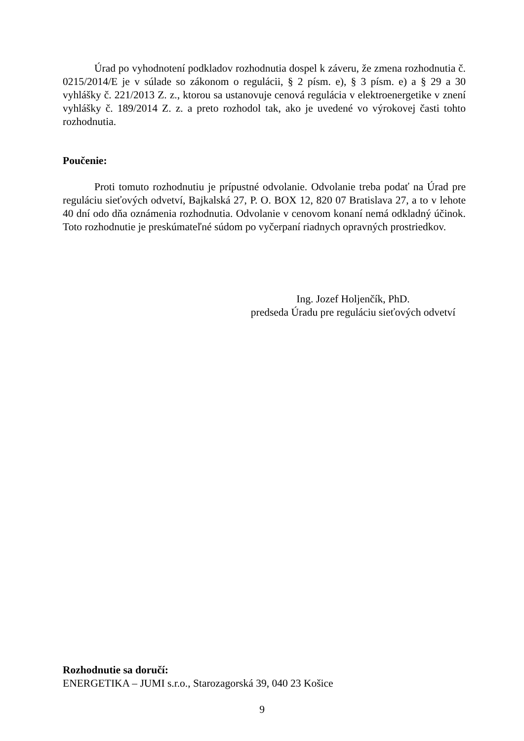Úrad po vyhodnotení podkladov rozhodnutia dospel k záveru, že zmena rozhodnutia č. 0215/2014/E je v súlade so zákonom o regulácii, § 2 písm. e), § 3 písm. e) a § 29 a 30 vyhlášky č. 221/2013 Z. z., ktorou sa ustanovuje cenová regulácia v elektroenergetike v znení vyhlášky č. 189/2014 Z. z. a preto rozhodol tak, ako je uvedené vo výrokovej časti tohto rozhodnutia.
Poučenie:
Proti tomuto rozhodnutiu je prípustné odvolanie. Odvolanie treba podať na Úrad pre reguláciu sieťových odvetví, Bajkalská 27, P. O. BOX 12, 820 07 Bratislava 27, a to v lehote 40 dní odo dňa oznámenia rozhodnutia. Odvolanie v cenovom konaní nemá odkladný účinok. Toto rozhodnutie je preskúmateľné súdom po vyčerpaní riadnych opravných prostriedkov.
Ing. Jozef Holjenčík, PhD.
predseda Úradu pre reguláciu sieťových odvetví
Rozhodnutie sa doručí:
ENERGETIKA – JUMI s.r.o., Starozagorská 39, 040 23 Košice
9